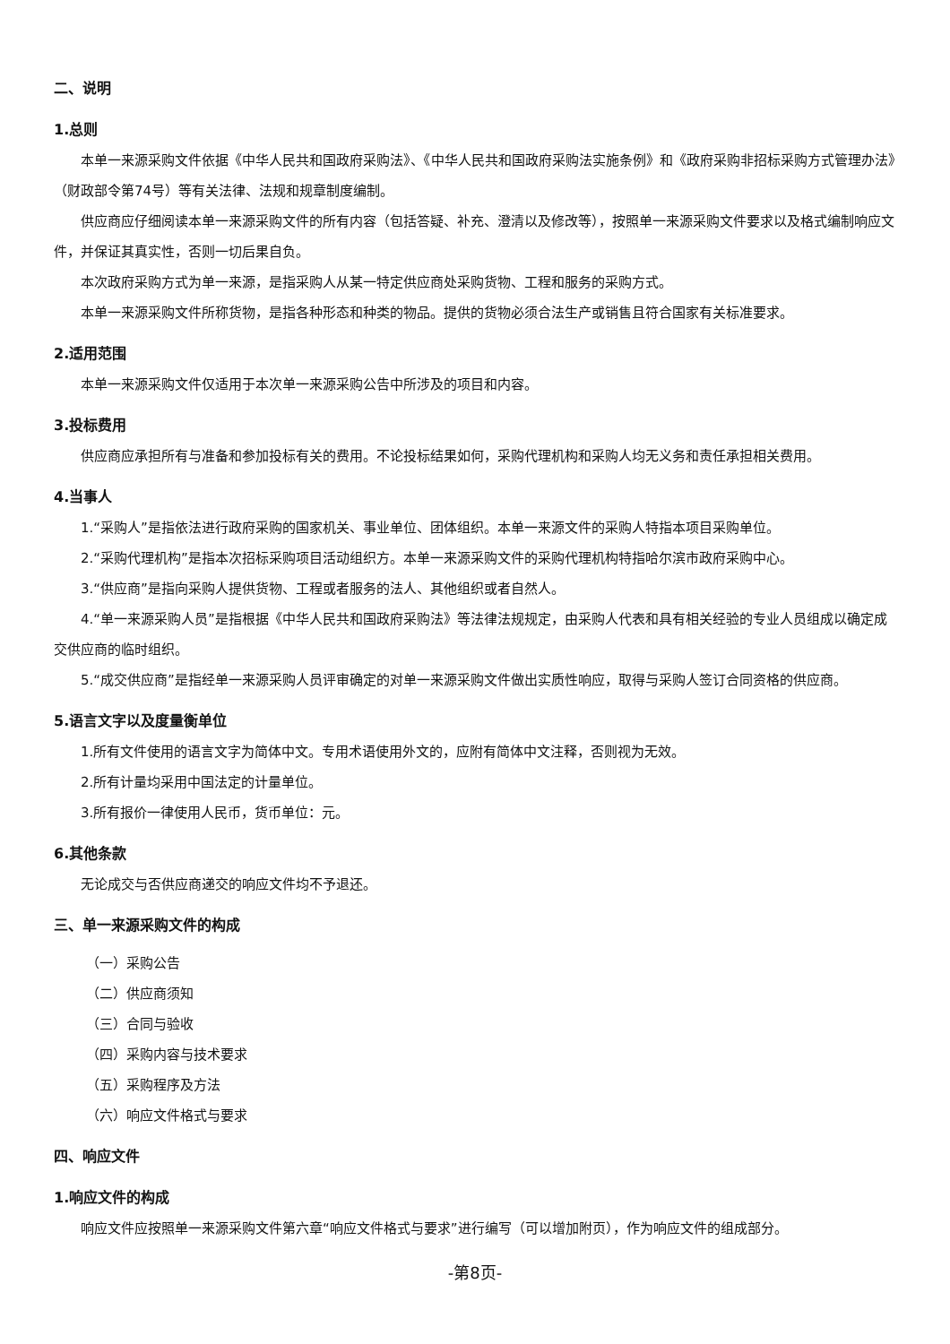二、说明
1.总则
本单一来源采购文件依据《中华人民共和国政府采购法》、《中华人民共和国政府采购法实施条例》和《政府采购非招标采购方式管理办法》（财政部令第74号）等有关法律、法规和规章制度编制。
供应商应仔细阅读本单一来源采购文件的所有内容（包括答疑、补充、澄清以及修改等），按照单一来源采购文件要求以及格式编制响应文件，并保证其真实性，否则一切后果自负。
本次政府采购方式为单一来源，是指采购人从某一特定供应商处采购货物、工程和服务的采购方式。
本单一来源采购文件所称货物，是指各种形态和种类的物品。提供的货物必须合法生产或销售且符合国家有关标准要求。
2.适用范围
本单一来源采购文件仅适用于本次单一来源采购公告中所涉及的项目和内容。
3.投标费用
供应商应承担所有与准备和参加投标有关的费用。不论投标结果如何，采购代理机构和采购人均无义务和责任承担相关费用。
4.当事人
1.“采购人”是指依法进行政府采购的国家机关、事业单位、团体组织。本单一来源文件的采购人特指本项目采购单位。
2.“采购代理机构”是指本次招标采购项目活动组织方。本单一来源采购文件的采购代理机构特指哈尔滨市政府采购中心。
3.“供应商”是指向采购人提供货物、工程或者服务的法人、其他组织或者自然人。
4.“单一来源采购人员”是指根据《中华人民共和国政府采购法》等法律法规规定，由采购人代表和具有相关经验的专业人员组成以确定成交供应商的临时组织。
5.“成交供应商”是指经单一来源采购人员评审确定的对单一来源采购文件做出实质性响应，取得与采购人签订合同资格的供应商。
5.语言文字以及度量衡单位
1.所有文件使用的语言文字为简体中文。专用术语使用外文的，应附有简体中文注释，否则视为无效。
2.所有计量均采用中国法定的计量单位。
3.所有报价一律使用人民币，货币单位：元。
6.其他条款
无论成交与否供应商递交的响应文件均不予退还。
三、单一来源采购文件的构成
（一）采购公告
（二）供应商须知
（三）合同与验收
（四）采购内容与技术要求
（五）采购程序及方法
（六）响应文件格式与要求
四、响应文件
1.响应文件的构成
响应文件应按照单一来源采购文件第六章“响应文件格式与要求”进行编写（可以增加附页），作为响应文件的组成部分。
-第8页-